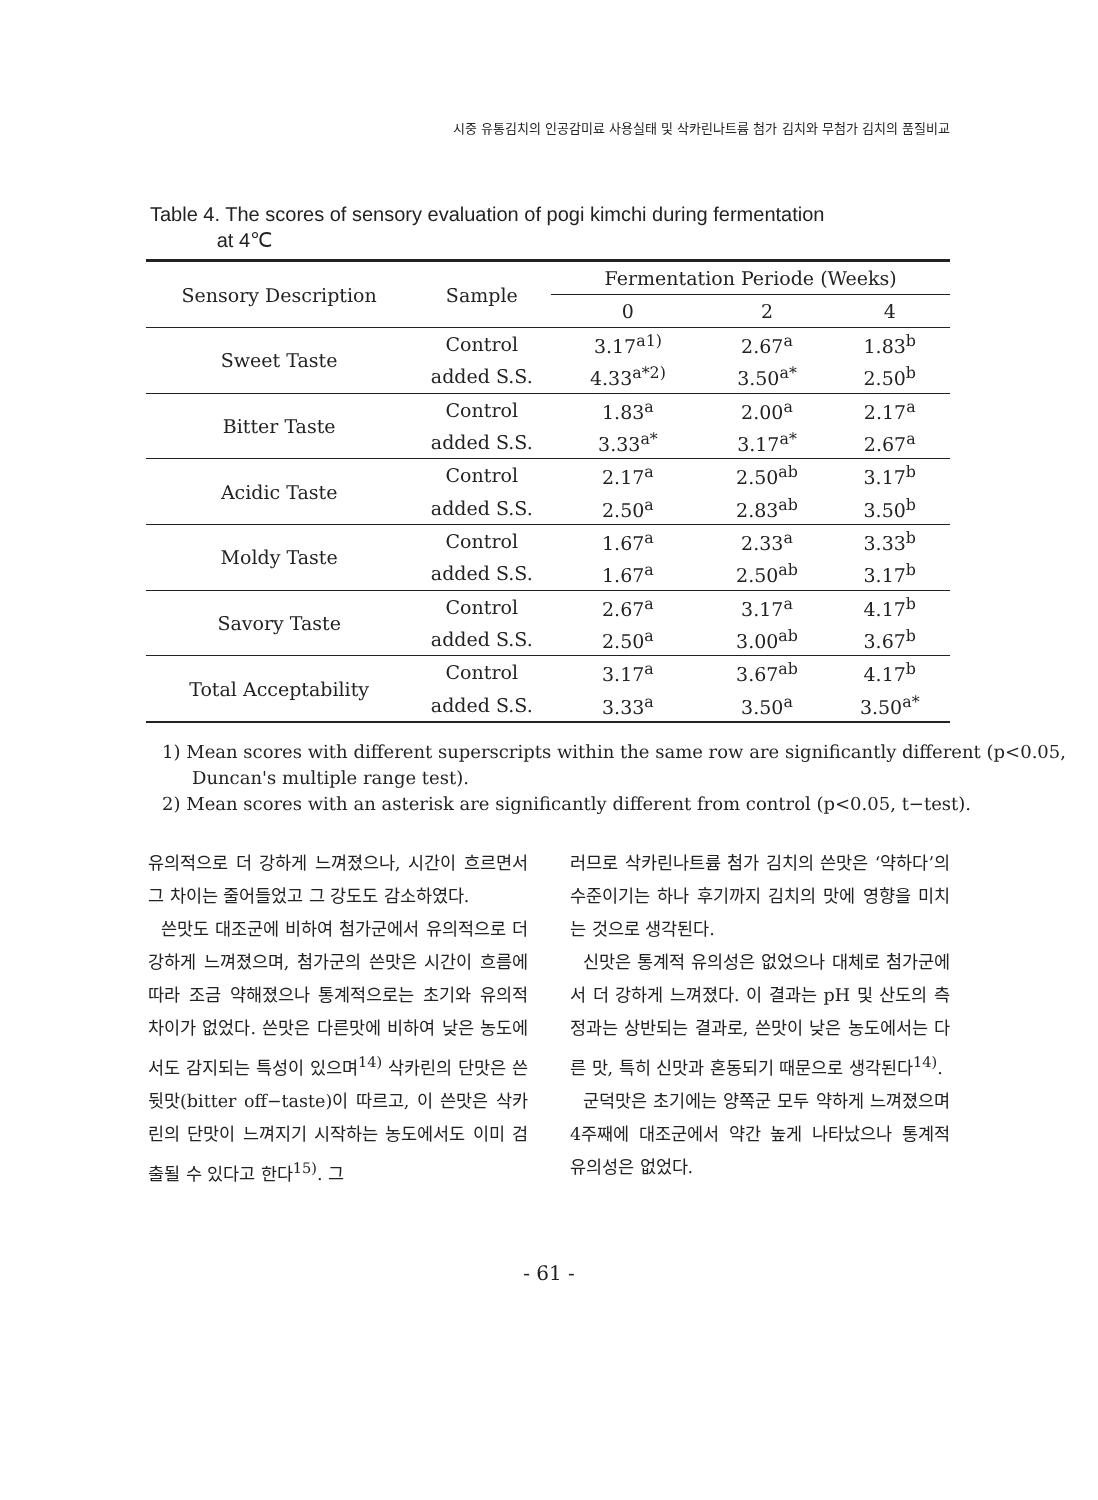시중 유통김치의 인공감미료 사용실태 및 삭카린나트륨 첨가 김치와 무첨가 김치의 품질비교
Table 4. The scores of sensory evaluation of pogi kimchi during fermentation
at 4℃
| Sensory Description | Sample | Fermentation Periode (Weeks) | | |
| --- | --- | --- | --- | --- |
| | | 0 | 2 | 4 |
| Sweet Taste | Control | 3.17<sup>a1)</sup> | 2.67<sup>a</sup> | 1.83<sup>b</sup> |
| | added S.S. | 4.33<sup>a*2)</sup> | 3.50<sup>a*</sup> | 2.50<sup>b</sup> |
| Bitter Taste | Control | 1.83<sup>a</sup> | 2.00<sup>a</sup> | 2.17<sup>a</sup> |
| | added S.S. | 3.33<sup>a*</sup> | 3.17<sup>a*</sup> | 2.67<sup>a</sup> |
| Acidic Taste | Control | 2.17<sup>a</sup> | 2.50<sup>ab</sup> | 3.17<sup>b</sup> |
| | added S.S. | 2.50<sup>a</sup> | 2.83<sup>ab</sup> | 3.50<sup>b</sup> |
| Moldy Taste | Control | 1.67<sup>a</sup> | 2.33<sup>a</sup> | 3.33<sup>b</sup> |
| | added S.S. | 1.67<sup>a</sup> | 2.50<sup>ab</sup> | 3.17<sup>b</sup> |
| Savory Taste | Control | 2.67<sup>a</sup> | 3.17<sup>a</sup> | 4.17<sup>b</sup> |
| | added S.S. | 2.50<sup>a</sup> | 3.00<sup>ab</sup> | 3.67<sup>b</sup> |
| Total Acceptability | Control | 3.17<sup>a</sup> | 3.67<sup>ab</sup> | 4.17<sup>b</sup> |
| | added S.S. | 3.33<sup>a</sup> | 3.50<sup>a</sup> | 3.50<sup>a*</sup> |
1) Mean scores with different superscripts within the same row are significantly different (p<0.05, Duncan's multiple range test).
2) Mean scores with an asterisk are significantly different from control (p<0.05, t−test).
유의적으로 더 강하게 느껴졌으나, 시간이 흐르면서 그 차이는 줄어들었고 그 강도도 감소하였다.
쓴맛도 대조군에 비하여 첨가군에서 유의적으로 더 강하게 느껴졌으며, 첨가군의 쓴맛은 시간이 흐름에 따라 조금 약해졌으나 통계적으로는 초기와 유의적 차이가 없었다. 쓴맛은 다른맛에 비하여 낮은 농도에서도 감지되는 특성이 있으며<sup>14)</sup> 삭카린의 단맛은 쓴 뒷맛(bitter off−taste)이 따르고, 이 쓴맛은 삭카린의 단맛이 느껴지기 시작하는 농도에서도 이미 검출될 수 있다고 한다<sup>15)</sup>. 그
러므로 삭카린나트륨 첨가 김치의 쓴맛은 ‘약하다’의 수준이기는 하나 후기까지 김치의 맛에 영향을 미치는 것으로 생각된다.
신맛은 통계적 유의성은 없었으나 대체로 첨가군에서 더 강하게 느껴졌다. 이 결과는 pH 및 산도의 측정과는 상반되는 결과로, 쓴맛이 낮은 농도에서는 다른 맛, 특히 신맛과 혼동되기 때문으로 생각된다<sup>14)</sup>.
군덕맛은 초기에는 양쪽군 모두 약하게 느껴졌으며 4주째에 대조군에서 약간 높게 나타났으나 통계적 유의성은 없었다.
- 61 -